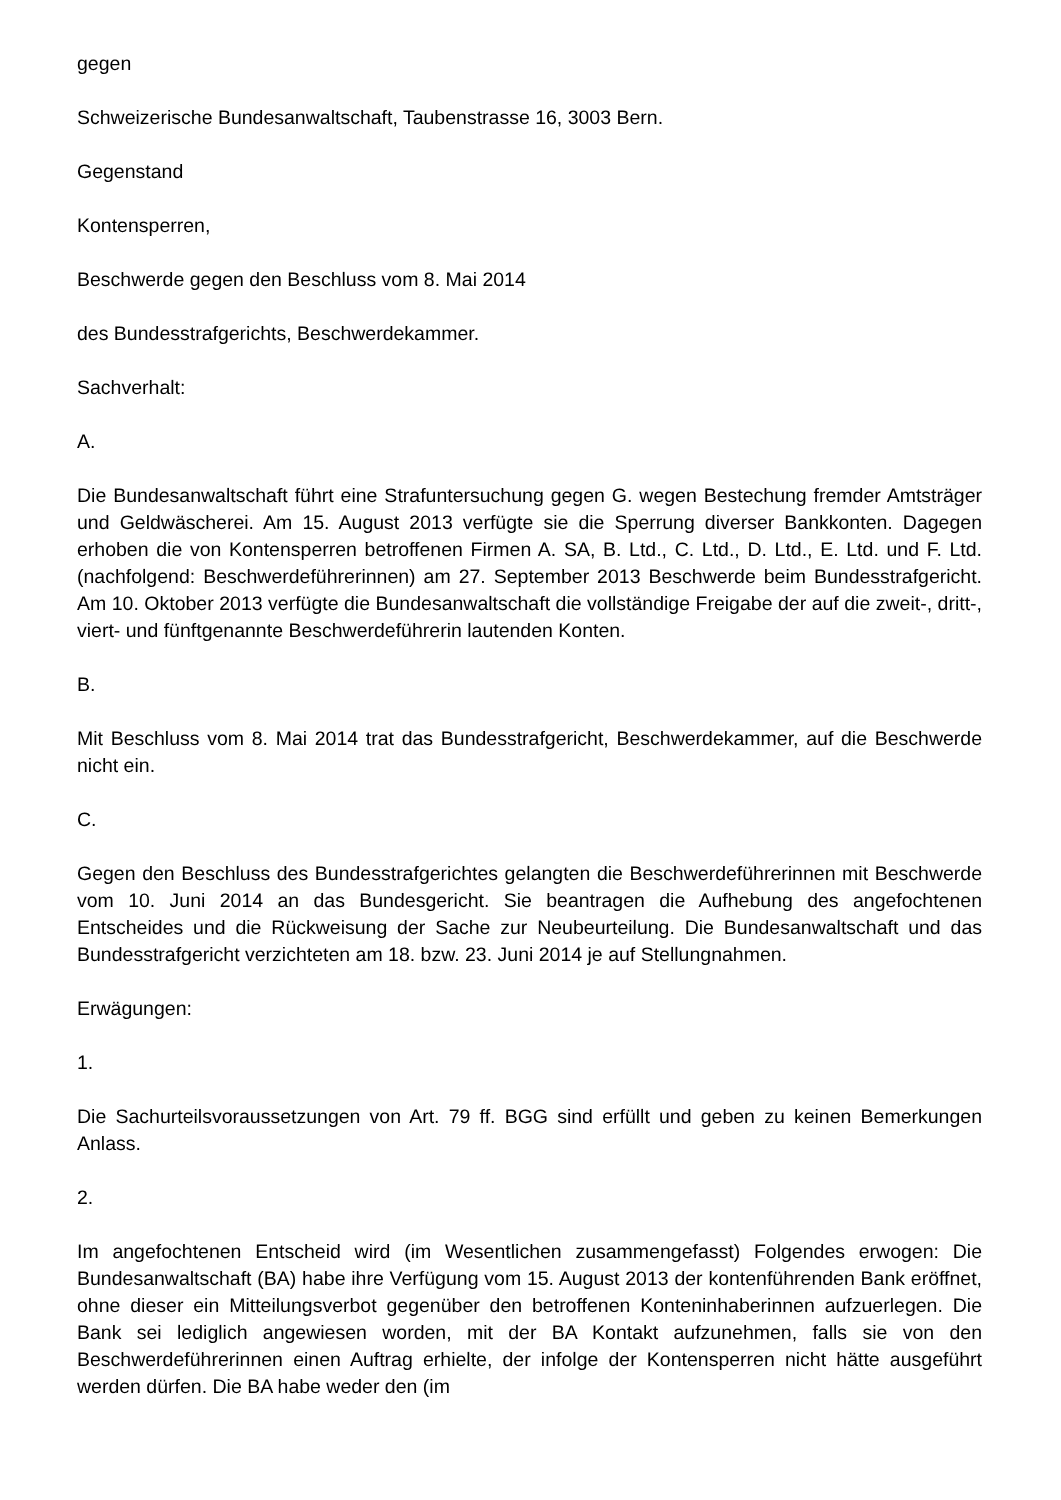gegen
Schweizerische Bundesanwaltschaft, Taubenstrasse 16, 3003 Bern.
Gegenstand
Kontensperren,
Beschwerde gegen den Beschluss vom 8. Mai 2014
des Bundesstrafgerichts, Beschwerdekammer.
Sachverhalt:
A.
Die Bundesanwaltschaft führt eine Strafuntersuchung gegen G. wegen Bestechung fremder Amtsträger und Geldwäscherei. Am 15. August 2013 verfügte sie die Sperrung diverser Bankkonten. Dagegen erhoben die von Kontensperren betroffenen Firmen A. SA, B. Ltd., C. Ltd., D. Ltd., E. Ltd. und F. Ltd. (nachfolgend: Beschwerdeführerinnen) am 27. September 2013 Beschwerde beim Bundesstrafgericht. Am 10. Oktober 2013 verfügte die Bundesanwaltschaft die vollständige Freigabe der auf die zweit-, dritt-, viert- und fünftgenannte Beschwerdeführerin lautenden Konten.
B.
Mit Beschluss vom 8. Mai 2014 trat das Bundesstrafgericht, Beschwerdekammer, auf die Beschwerde nicht ein.
C.
Gegen den Beschluss des Bundesstrafgerichtes gelangten die Beschwerdeführerinnen mit Beschwerde vom 10. Juni 2014 an das Bundesgericht. Sie beantragen die Aufhebung des angefochtenen Entscheides und die Rückweisung der Sache zur Neubeurteilung. Die Bundesanwaltschaft und das Bundesstrafgericht verzichteten am 18. bzw. 23. Juni 2014 je auf Stellungnahmen.
Erwägungen:
1.
Die Sachurteilsvoraussetzungen von Art. 79 ff. BGG sind erfüllt und geben zu keinen Bemerkungen Anlass.
2.
Im angefochtenen Entscheid wird (im Wesentlichen zusammengefasst) Folgendes erwogen: Die Bundesanwaltschaft (BA) habe ihre Verfügung vom 15. August 2013 der kontenführenden Bank eröffnet, ohne dieser ein Mitteilungsverbot gegenüber den betroffenen Konteninhaberinnen aufzuerlegen. Die Bank sei lediglich angewiesen worden, mit der BA Kontakt aufzunehmen, falls sie von den Beschwerdeführerinnen einen Auftrag erhielte, der infolge der Kontensperren nicht hätte ausgeführt werden dürfen. Die BA habe weder den (im